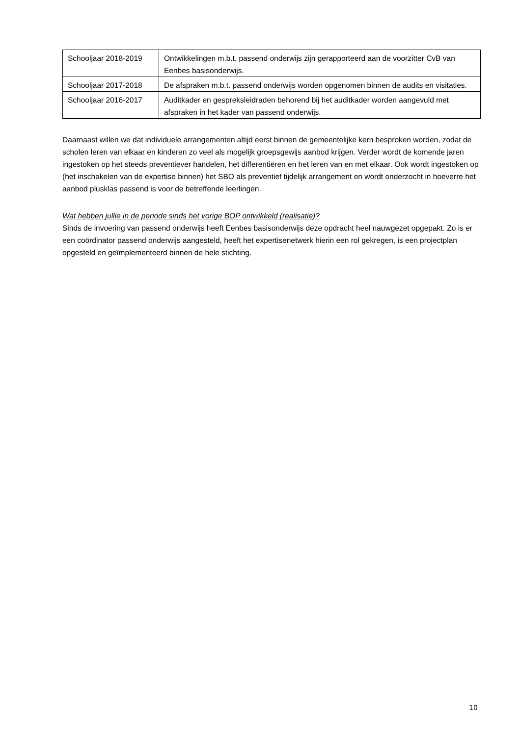| Schooljaar 2018-2019 | Ontwikkelingen m.b.t. passend onderwijs zijn gerapporteerd aan de voorzitter CvB van Eenbes basisonderwijs. |
| Schooljaar 2017-2018 | De afspraken m.b.t. passend onderwijs worden opgenomen binnen de audits en visitaties. |
| Schooljaar 2016-2017 | Auditkader en gespreksleidraden behorend bij het auditkader worden aangevuld met afspraken in het kader van passend onderwijs. |
Daarnaast willen we dat individuele arrangementen altijd eerst binnen de gemeentelijke kern besproken worden, zodat de scholen leren van elkaar en kinderen zo veel als mogelijk groepsgewijs aanbod krijgen. Verder wordt de komende jaren ingestoken op het steeds preventiever handelen, het differentiëren en het leren van en met elkaar. Ook wordt ingestoken op (het inschakelen van de expertise binnen) het SBO als preventief tijdelijk arrangement en wordt onderzocht in hoeverre het aanbod plusklas passend is voor de betreffende leerlingen.
Wat hebben jullie in de periode sinds het vorige BOP ontwikkeld (realisatie)?
Sinds de invoering van passend onderwijs heeft Eenbes basisonderwijs deze opdracht heel nauwgezet opgepakt. Zo is er een coördinator passend onderwijs aangesteld, heeft het expertisenetwerk hierin een rol gekregen, is een projectplan opgesteld en geïmplementeerd binnen de hele stichting.
10